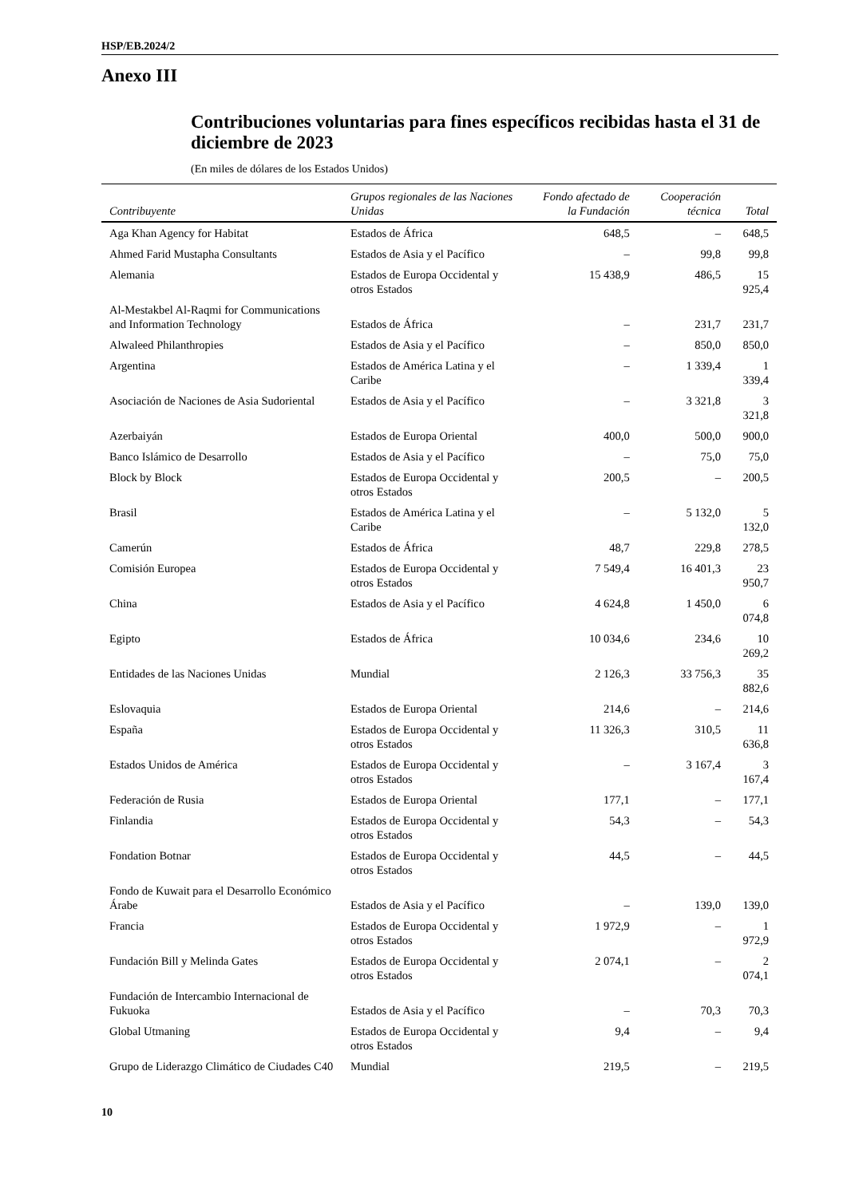HSP/EB.2024/2
Anexo III
Contribuciones voluntarias para fines específicos recibidas hasta el 31 de diciembre de 2023
(En miles de dólares de los Estados Unidos)
| Contribuyente | Grupos regionales de las Naciones Unidas | Fondo afectado de la Fundación | Cooperación técnica | Total |
| --- | --- | --- | --- | --- |
| Aga Khan Agency for Habitat | Estados de África | 648,5 | – | 648,5 |
| Ahmed Farid Mustapha Consultants | Estados de Asia y el Pacífico | – | 99,8 | 99,8 |
| Alemania | Estados de Europa Occidental y otros Estados | 15 438,9 | 486,5 | 15 925,4 |
| Al-Mestakbel Al-Raqmi for Communications and Information Technology | Estados de África | – | 231,7 | 231,7 |
| Alwaleed Philanthropies | Estados de Asia y el Pacífico | – | 850,0 | 850,0 |
| Argentina | Estados de América Latina y el Caribe | – | 1 339,4 | 1 339,4 |
| Asociación de Naciones de Asia Sudoriental | Estados de Asia y el Pacífico | – | 3 321,8 | 3 321,8 |
| Azerbaiyán | Estados de Europa Oriental | 400,0 | 500,0 | 900,0 |
| Banco Islámico de Desarrollo | Estados de Asia y el Pacífico | – | 75,0 | 75,0 |
| Block by Block | Estados de Europa Occidental y otros Estados | 200,5 | – | 200,5 |
| Brasil | Estados de América Latina y el Caribe | – | 5 132,0 | 5 132,0 |
| Camerún | Estados de África | 48,7 | 229,8 | 278,5 |
| Comisión Europea | Estados de Europa Occidental y otros Estados | 7 549,4 | 16 401,3 | 23 950,7 |
| China | Estados de Asia y el Pacífico | 4 624,8 | 1 450,0 | 6 074,8 |
| Egipto | Estados de África | 10 034,6 | 234,6 | 10 269,2 |
| Entidades de las Naciones Unidas | Mundial | 2 126,3 | 33 756,3 | 35 882,6 |
| Eslovaquia | Estados de Europa Oriental | 214,6 | – | 214,6 |
| España | Estados de Europa Occidental y otros Estados | 11 326,3 | 310,5 | 11 636,8 |
| Estados Unidos de América | Estados de Europa Occidental y otros Estados | – | 3 167,4 | 3 167,4 |
| Federación de Rusia | Estados de Europa Oriental | 177,1 | – | 177,1 |
| Finlandia | Estados de Europa Occidental y otros Estados | 54,3 | – | 54,3 |
| Fondation Botnar | Estados de Europa Occidental y otros Estados | 44,5 | – | 44,5 |
| Fondo de Kuwait para el Desarrollo Económico Árabe | Estados de Asia y el Pacífico | – | 139,0 | 139,0 |
| Francia | Estados de Europa Occidental y otros Estados | 1 972,9 | – | 1 972,9 |
| Fundación Bill y Melinda Gates | Estados de Europa Occidental y otros Estados | 2 074,1 | – | 2 074,1 |
| Fundación de Intercambio Internacional de Fukuoka | Estados de Asia y el Pacífico | – | 70,3 | 70,3 |
| Global Utmaning | Estados de Europa Occidental y otros Estados | 9,4 | – | 9,4 |
| Grupo de Liderazgo Climático de Ciudades C40 | Mundial | 219,5 | – | 219,5 |
10